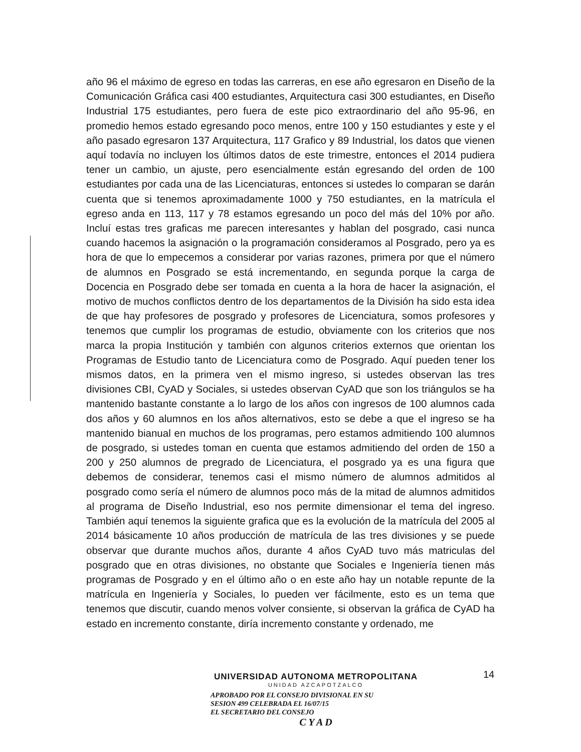año 96 el máximo de egreso en todas las carreras, en ese año egresaron en Diseño de la Comunicación Gráfica casi 400 estudiantes, Arquitectura casi 300 estudiantes, en Diseño Industrial 175 estudiantes, pero fuera de este pico extraordinario del año 95-96, en promedio hemos estado egresando poco menos, entre 100 y 150 estudiantes y este y el año pasado egresaron 137 Arquitectura, 117 Grafico y 89 Industrial, los datos que vienen aquí todavía no incluyen los últimos datos de este trimestre, entonces el 2014 pudiera tener un cambio, un ajuste, pero esencialmente están egresando del orden de 100 estudiantes por cada una de las Licenciaturas, entonces si ustedes lo comparan se darán cuenta que si tenemos aproximadamente 1000 y 750 estudiantes, en la matrícula el egreso anda en 113, 117 y 78 estamos egresando un poco del más del 10% por año. Incluí estas tres graficas me parecen interesantes y hablan del posgrado, casi nunca cuando hacemos la asignación o la programación consideramos al Posgrado, pero ya es hora de que lo empecemos a considerar por varias razones, primera por que el número de alumnos en Posgrado se está incrementando, en segunda porque la carga de Docencia en Posgrado debe ser tomada en cuenta a la hora de hacer la asignación, el motivo de muchos conflictos dentro de los departamentos de la División ha sido esta idea de que hay profesores de posgrado y profesores de Licenciatura, somos profesores y tenemos que cumplir los programas de estudio, obviamente con los criterios que nos marca la propia Institución y también con algunos criterios externos que orientan los Programas de Estudio tanto de Licenciatura como de Posgrado. Aquí pueden tener los mismos datos, en la primera ven el mismo ingreso, si ustedes observan las tres divisiones CBI, CyAD y Sociales, si ustedes observan CyAD que son los triángulos se ha mantenido bastante constante a lo largo de los años con ingresos de 100 alumnos cada dos años y 60 alumnos en los años alternativos, esto se debe a que el ingreso se ha mantenido bianual en muchos de los programas, pero estamos admitiendo 100 alumnos de posgrado, si ustedes toman en cuenta que estamos admitiendo del orden de 150 a 200 y 250 alumnos de pregrado de Licenciatura, el posgrado ya es una figura que debemos de considerar, tenemos casi el mismo número de alumnos admitidos al posgrado como sería el número de alumnos poco más de la mitad de alumnos admitidos al programa de Diseño Industrial, eso nos permite dimensionar el tema del ingreso. También aquí tenemos la siguiente grafica que es la evolución de la matrícula del 2005 al 2014 básicamente 10 años producción de matrícula de las tres divisiones y se puede observar que durante muchos años, durante 4 años CyAD tuvo más matriculas del posgrado que en otras divisiones, no obstante que Sociales e Ingeniería tienen más programas de Posgrado y en el último año o en este año hay un notable repunte de la matrícula en Ingeniería y Sociales, lo pueden ver fácilmente, esto es un tema que tenemos que discutir, cuando menos volver consiente, si observan la gráfica de CyAD ha estado en incremento constante, diría incremento constante y ordenado, me
14
UNIVERSIDAD AUTONOMA METROPOLITANA
UNIDAD AZCAPOTZALCO
APROBADO POR EL CONSEJO DIVISIONAL EN SU
SESION 499 CELEBRADA EL 16/07/15
EL SECRETARIO DEL CONSEJO
C Y A D